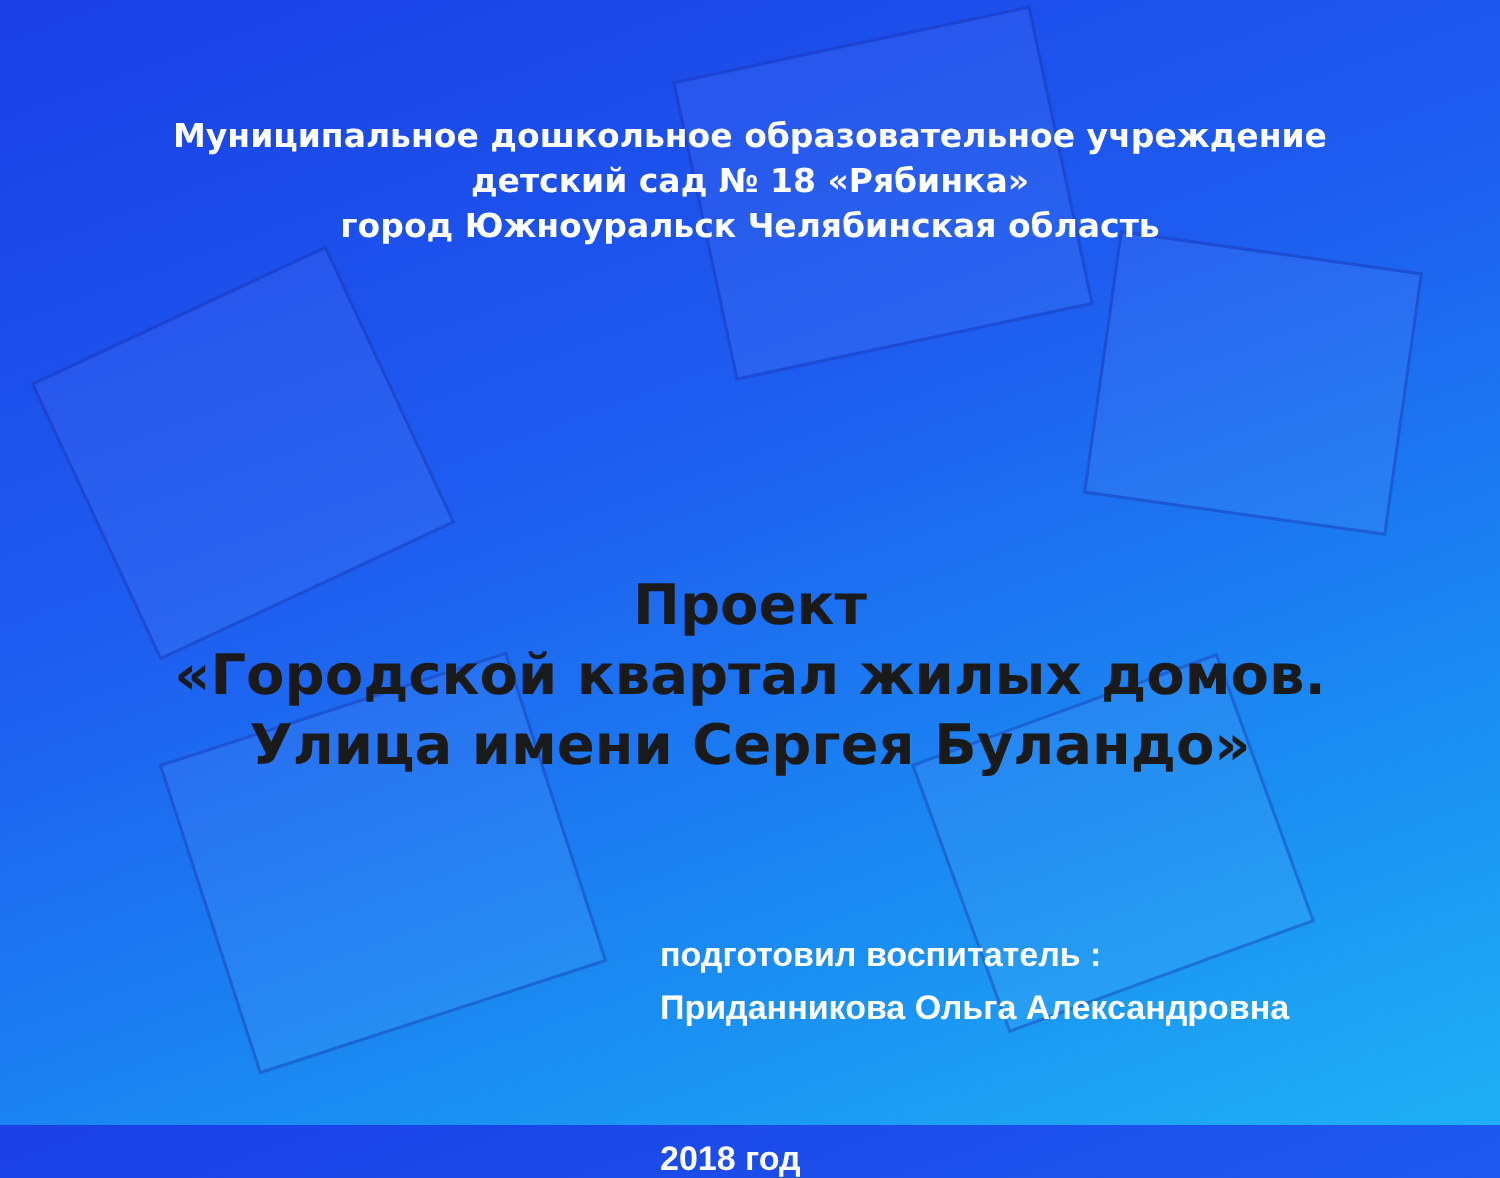Муниципальное дошкольное образовательное учреждение
детский сад № 18 «Рябинка»
город Южноуральск Челябинская область
Проект
«Городской квартал жилых домов.
Улица имени Сергея Буландо»
подготовил воспитатель :
Приданникова Ольга Александровна
2018 год